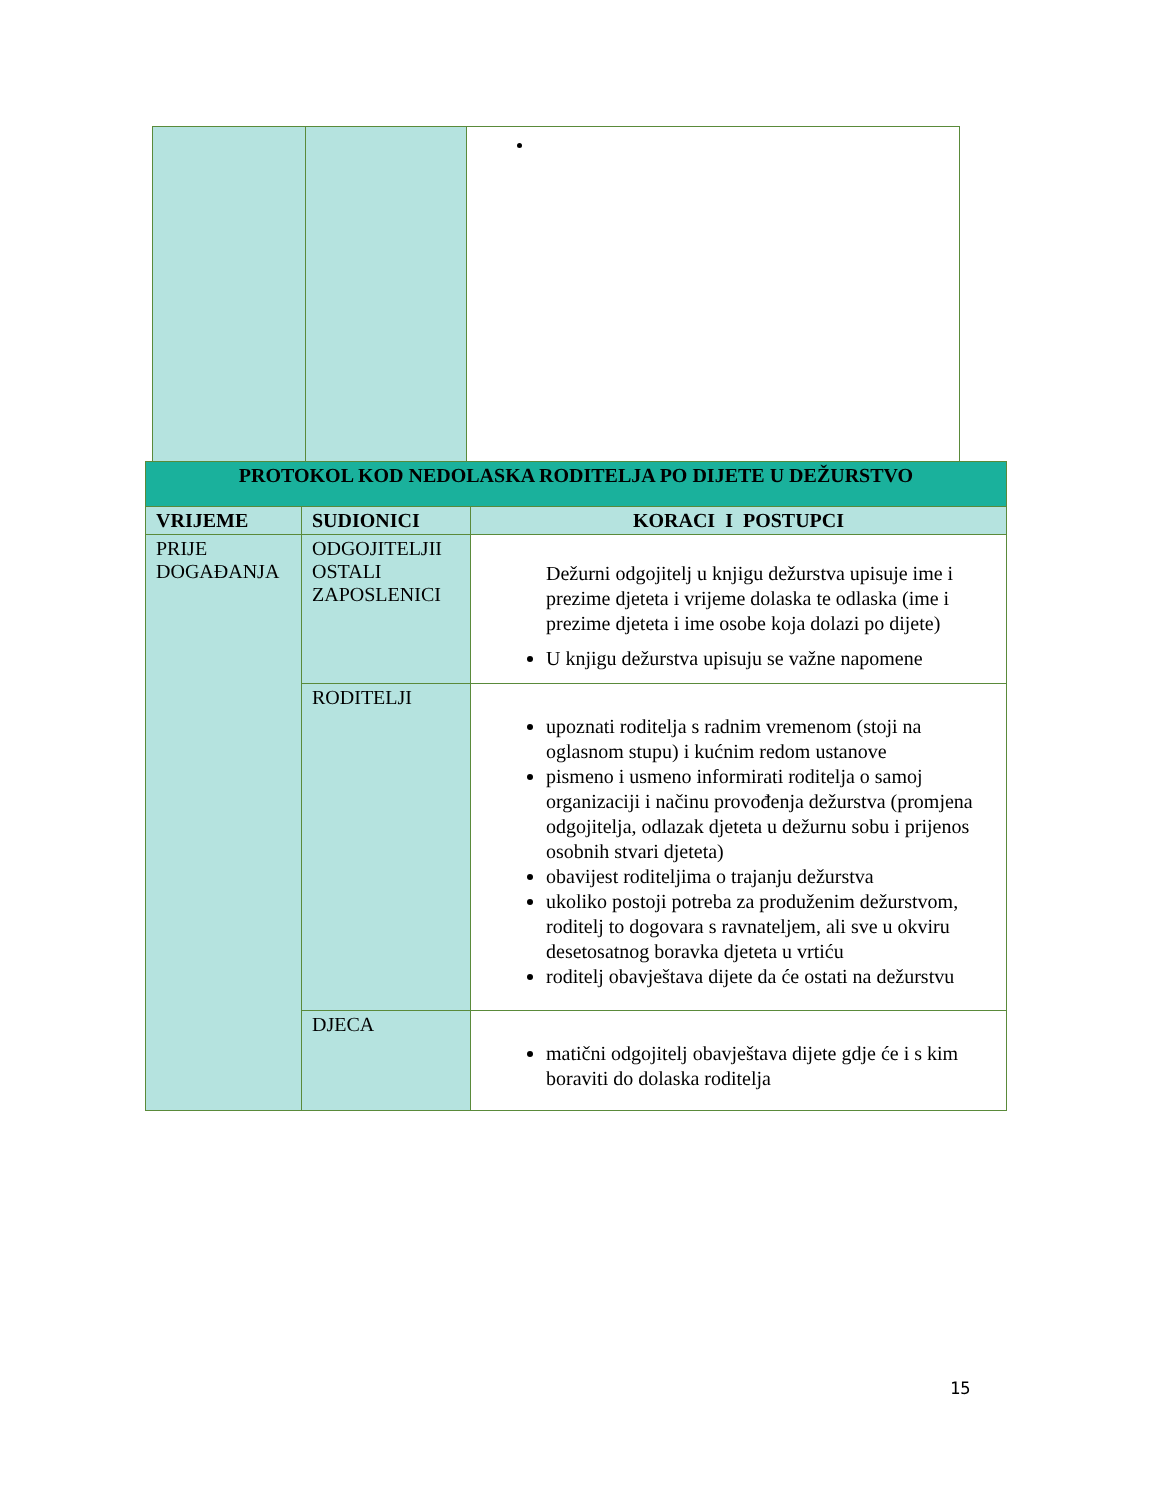| PROTOKOL KOD NEDOLASKA RODITELJA PO DIJETE U DEŽURSTVO | | |
| --- | --- | --- |
| VRIJEME | SUDIONICI | KORACI I POSTUPCI |
| PRIJE DOGAĐANJA | ODGOJITELJII OSTALI ZAPOSLENICI | Dežurni odgojitelj u knjigu dežurstva upisuje ime i prezime djeteta i vrijeme dolaska te odlaska (ime i prezime djeteta i ime osobe koja dolazi po dijete) U knjigu dežurstva upisuju se važne napomene |
| | RODITELJI | upoznati roditelja s radnim vremenom (stoji na oglasnom stupu) i kućnim redom ustanove pismeno i usmeno informirati roditelja o samoj organizaciji i načinu provođenja dežurstva (promjena odgojitelja, odlazak djeteta u dežurnu sobu i prijenos osobnih stvari djeteta) obavijest roditeljima o trajanju dežurstva ukoliko postoji potreba za produženim dežurstvom, roditelj to dogovara s ravnateljem, ali sve u okviru desetosatnog boravka djeteta u vrtiću roditelj obavještava dijete da će ostati na dežurstvu |
| | DJECA | matični odgojitelj obavještava dijete gdje će i s kim boraviti do dolaska roditelja |
15